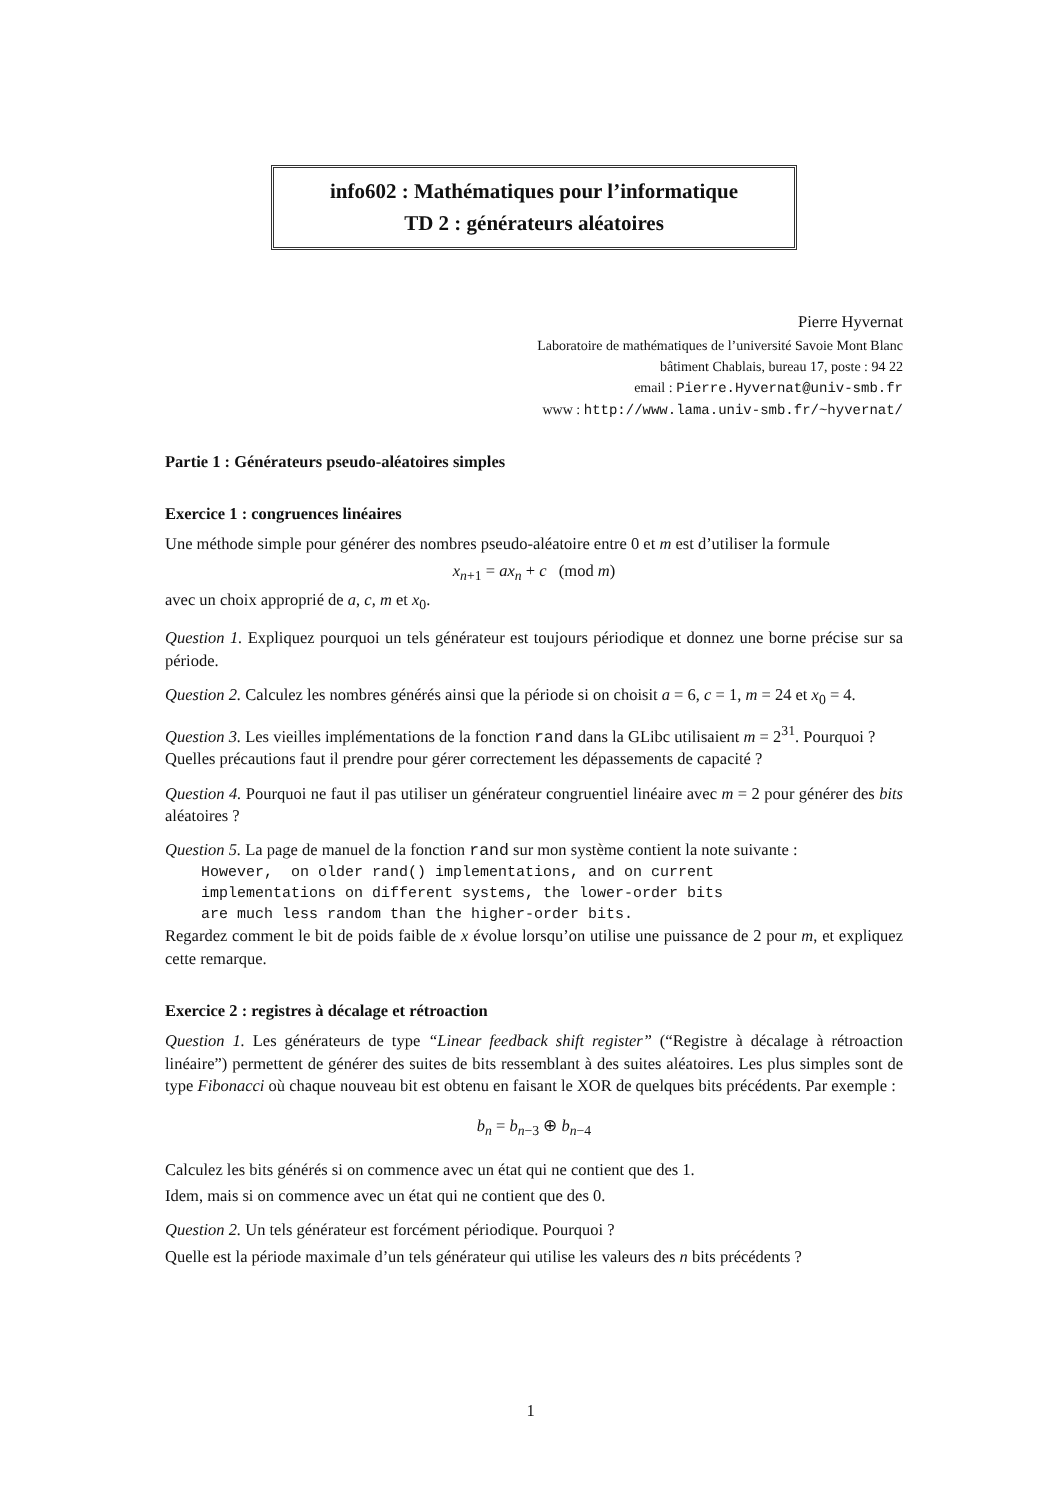info602 : Mathématiques pour l’informatique
TD 2 : générateurs aléatoires
Pierre Hyvernat
Laboratoire de mathématiques de l’université Savoie Mont Blanc
bâtiment Chablais, bureau 17, poste : 94 22
email : Pierre.Hyvernat@univ-smb.fr
www : http://www.lama.univ-smb.fr/~hyvernat/
Partie 1 : Générateurs pseudo-aléatoires simples
Exercice 1 : congruences linéaires
Une méthode simple pour générer des nombres pseudo-aléatoire entre 0 et m est d’utiliser la formule
x<sub>n+1</sub> = ax<sub>n</sub> + c (mod m)
avec un choix approprié de a, c, m et x<sub>0</sub>.
Question 1. Expliquez pourquoi un tels générateur est toujours périodique et donnez une borne précise sur sa période.
Question 2. Calculez les nombres générés ainsi que la période si on choisit a = 6, c = 1, m = 24 et x<sub>0</sub> = 4.
Question 3. Les vieilles implémentations de la fonction rand dans la GLibc utilisaient m = 2<sup>31</sup>. Pourquoi ?
Quelles précautions faut il prendre pour gérer correctement les dépassements de capacité ?
Question 4. Pourquoi ne faut il pas utiliser un générateur congruentiel linéaire avec m = 2 pour générer des bits aléatoires ?
Question 5. La page de manuel de la fonction rand sur mon système contient la note suivante :
However,  on older rand() implementations, and on current
implementations on different systems, the lower-order bits
are much less random than the higher-order bits.
Regardez comment le bit de poids faible de x évolue lorsqu’on utilise une puissance de 2 pour m, et expliquez cette remarque.
Exercice 2 : registres à décalage et rétroaction
Question 1. Les générateurs de type “Linear feedback shift register” (“Registre à décalage à rétroaction linéaire”) permettent de générer des suites de bits ressemblant à des suites aléatoires. Les plus simples sont de type Fibonacci où chaque nouveau bit est obtenu en faisant le XOR de quelques bits précédents. Par exemple :
b<sub>n</sub> = b<sub>n−3</sub> ⊕ b<sub>n−4</sub>
Calculez les bits générés si on commence avec un état qui ne contient que des 1.
Idem, mais si on commence avec un état qui ne contient que des 0.
Question 2. Un tels générateur est forcément périodique. Pourquoi ?
Quelle est la période maximale d’un tels générateur qui utilise les valeurs des n bits précédents ?
1